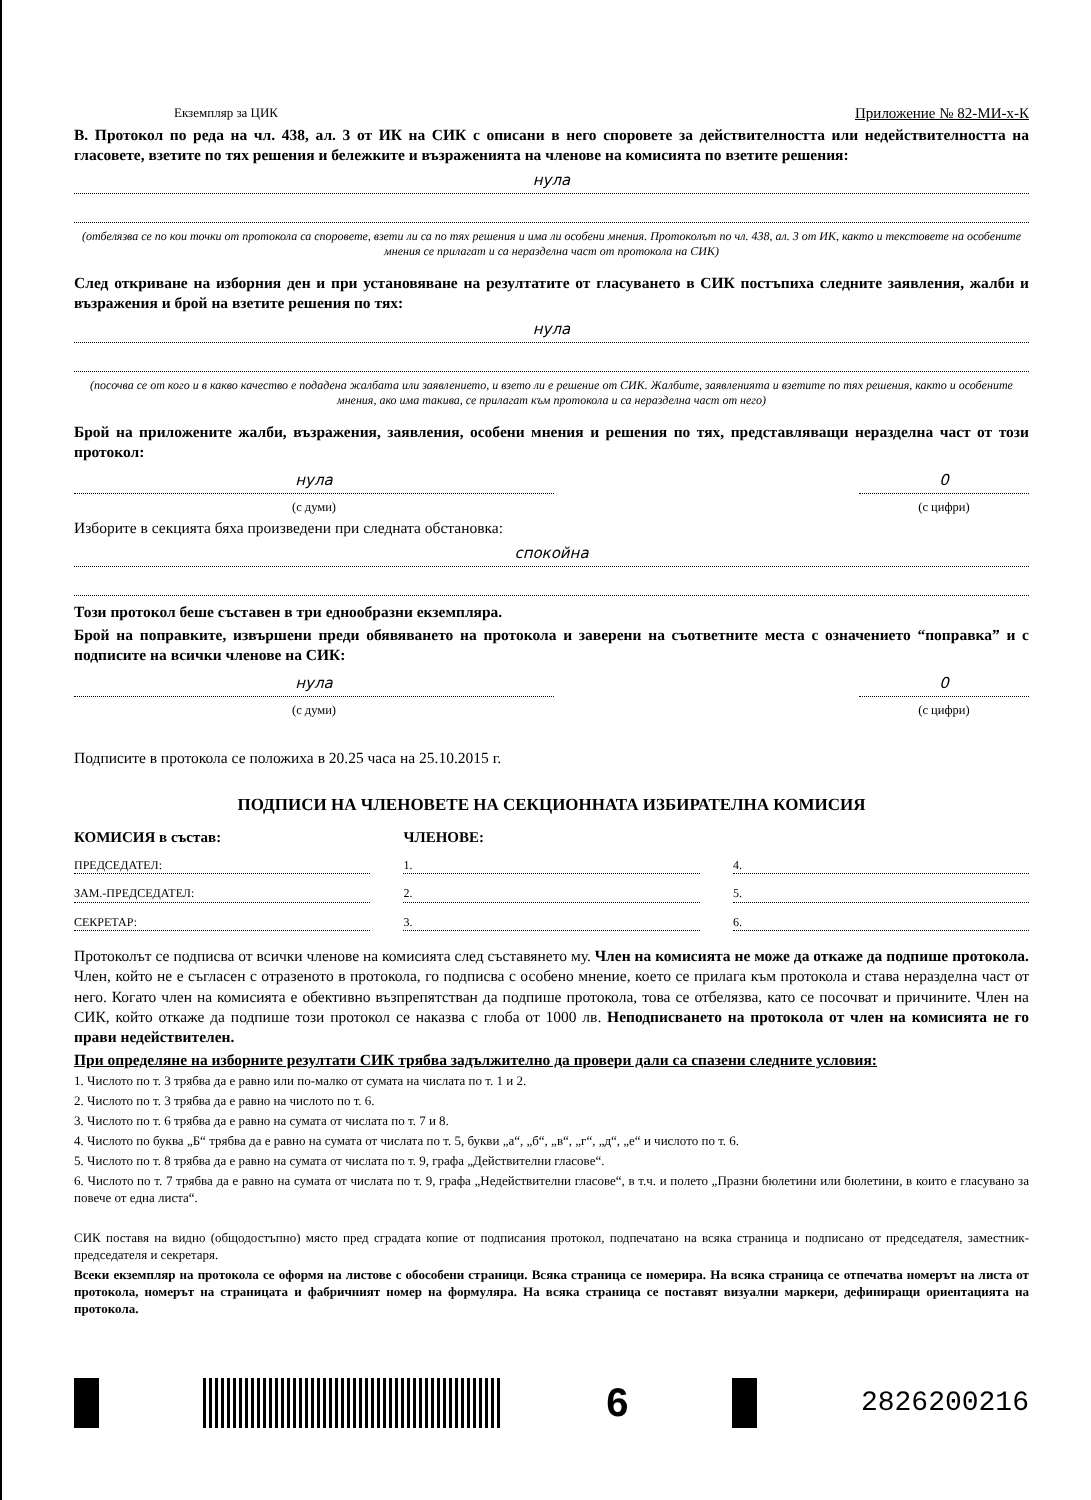Екземпляр за ЦИК Приложение № 82-МИ-х-К
В. Протокол по реда на чл. 438, ал. 3 от ИК на СИК с описани в него споровете за действителността или недействителността на гласовете, взетите по тях решения и бележките и възраженията на членове на комисията по взетите решения:
нула
(отбелязва се по кои точки от протокола са споровете, взети ли са по тях решения и има ли особени мнения. Протоколът по чл. 438, ал. 3 от ИК, както и текстовете на особените мнения се прилагат и са неразделна част от протокола на СИК)
След откриване на изборния ден и при установяване на резултатите от гласуването в СИК постъпиха следните заявления, жалби и възражения и брой на взетите решения по тях:
нула
(посочва се от кого и в какво качество е подадена жалбата или заявлението, и взето ли е решение от СИК. Жалбите, заявленията и взетите по тях решения, както и особените мнения, ако има такива, се прилагат към протокола и са неразделна част от него)
Брой на приложените жалби, възражения, заявления, особени мнения и решения по тях, представляващи неразделна част от този протокол:
нула
(с думи)
0
(с цифри)
Изборите в секцията бяха произведени при следната обстановка:
спокойна
Този протокол беше съставен в три еднообразни екземпляра.
Брой на поправките, извършени преди обявяването на протокола и заверени на съответните места с означението “поправка” и с подписите на всички членове на СИК:
нула
(с думи)
0
(с цифри)
Подписите в протокола се положиха в 20.25 часа на 25.10.2015 г.
ПОДПИСИ НА ЧЛЕНОВЕТЕ НА СЕКЦИОННАТА ИЗБИРАТЕЛНА КОМИСИЯ
КОМИСИЯ в състав:
ПРЕДСЕДАТЕЛ:
ЗАМ.-ПРЕДСЕДАТЕЛ:
СЕКРЕТАР:
ЧЛЕНОВЕ:
1.
2.
3.
4.
5.
6.
Протоколът се подписва от всички членове на комисията след съставянето му. Член на комисията не може да откаже да подпише протокола. Член, който не е съгласен с отразеното в протокола, го подписва с особено мнение, което се прилага към протокола и става неразделна част от него. Когато член на комисията е обективно възпрепятстван да подпише протокола, това се отбелязва, като се посочват и причините. Член на СИК, който откаже да подпише този протокол се наказва с глоба от 1000 лв. Неподписването на протокола от член на комисията не го прави недействителен.
При определяне на изборните резултати СИК трябва задължително да провери дали са спазени следните условия:
1. Числото по т. 3 трябва да е равно или по-малко от сумата на числата по т. 1 и 2.
2. Числото по т. 3 трябва да е равно на числото по т. 6.
3. Числото по т. 6 трябва да е равно на сумата от числата по т. 7 и 8.
4. Числото по буква „Б“ трябва да е равно на сумата от числата по т. 5, букви „а“, „б“, „в“, „г“, „д“, „е“ и числото по т. 6.
5. Числото по т. 8 трябва да е равно на сумата от числата по т. 9, графа „Действителни гласове“.
6. Числото по т. 7 трябва да е равно на сумата от числата по т. 9, графа „Недействителни гласове“, в т.ч. и полето „Празни бюлетини или бюлетини, в които е гласувано за повече от една листа“.
СИК поставя на видно (общодостъпно) място пред сградата копие от подписания протокол, подпечатано на всяка страница и подписано от председателя, заместник-председателя и секретаря.
Всеки екземпляр на протокола се оформя на листове с обособени страници. Всяка страница се номерира. На всяка страница се отпечатва номерът на листа от протокола, номерът на страницата и фабричният номер на формуляра. На всяка страница се поставят визуални маркери, дефиниращи ориентацията на протокола.
6
2826200216